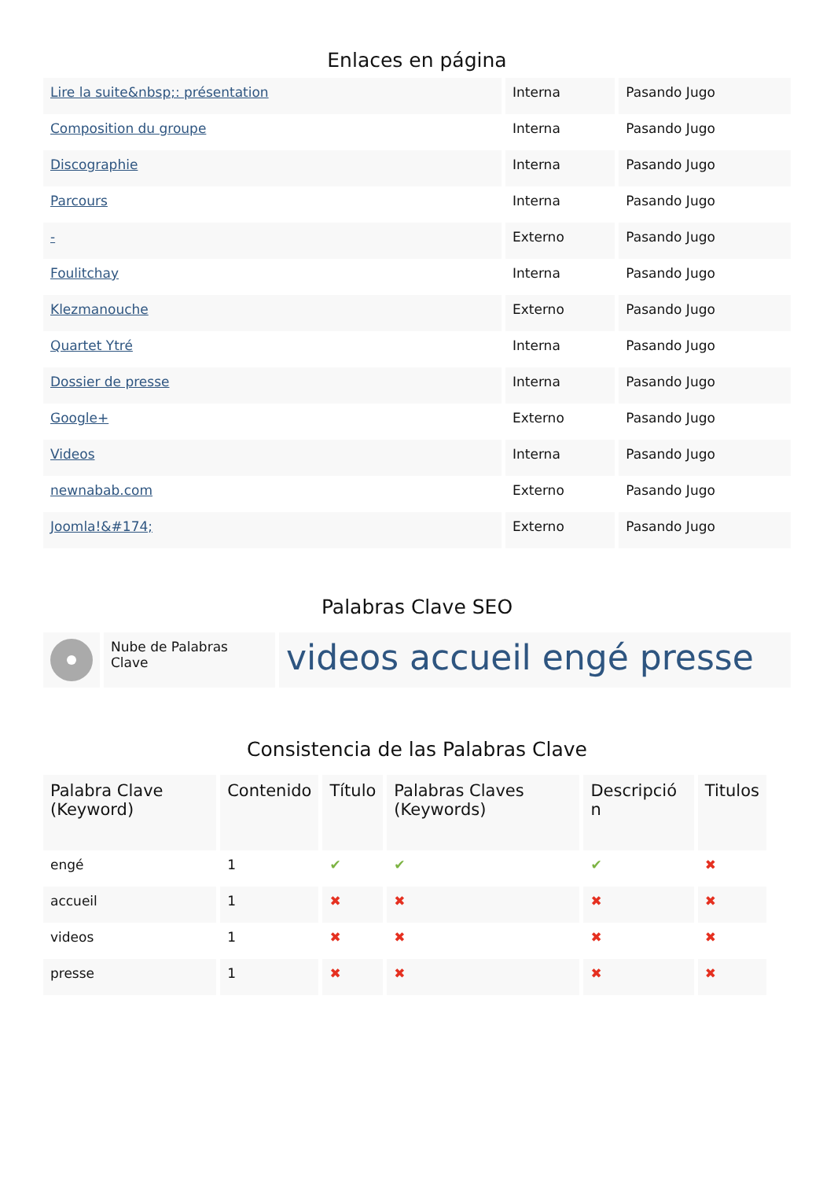Enlaces en página
| Lire la suite&nbsp;: présentation | Interna | Pasando Jugo |
| Composition du groupe | Interna | Pasando Jugo |
| Discographie | Interna | Pasando Jugo |
| Parcours | Interna | Pasando Jugo |
| - | Externo | Pasando Jugo |
| Foulitchay | Interna | Pasando Jugo |
| Klezmanouche | Externo | Pasando Jugo |
| Quartet Ytré | Interna | Pasando Jugo |
| Dossier de presse | Interna | Pasando Jugo |
| Google+ | Externo | Pasando Jugo |
| Videos | Interna | Pasando Jugo |
| newnabab.com | Externo | Pasando Jugo |
| Joomla!&#174; | Externo | Pasando Jugo |
Palabras Clave SEO
| | Nube de Palabras Clave | videos accueil engé presse |
Consistencia de las Palabras Clave
| Palabra Clave (Keyword) | Contenido | Título | Palabras Claves (Keywords) | Descripció n | Titulos |
| --- | --- | --- | --- | --- | --- |
| engé | 1 | ✔ | ✔ | ✔ | ✖ |
| accueil | 1 | ✖ | ✖ | ✖ | ✖ |
| videos | 1 | ✖ | ✖ | ✖ | ✖ |
| presse | 1 | ✖ | ✖ | ✖ | ✖ |